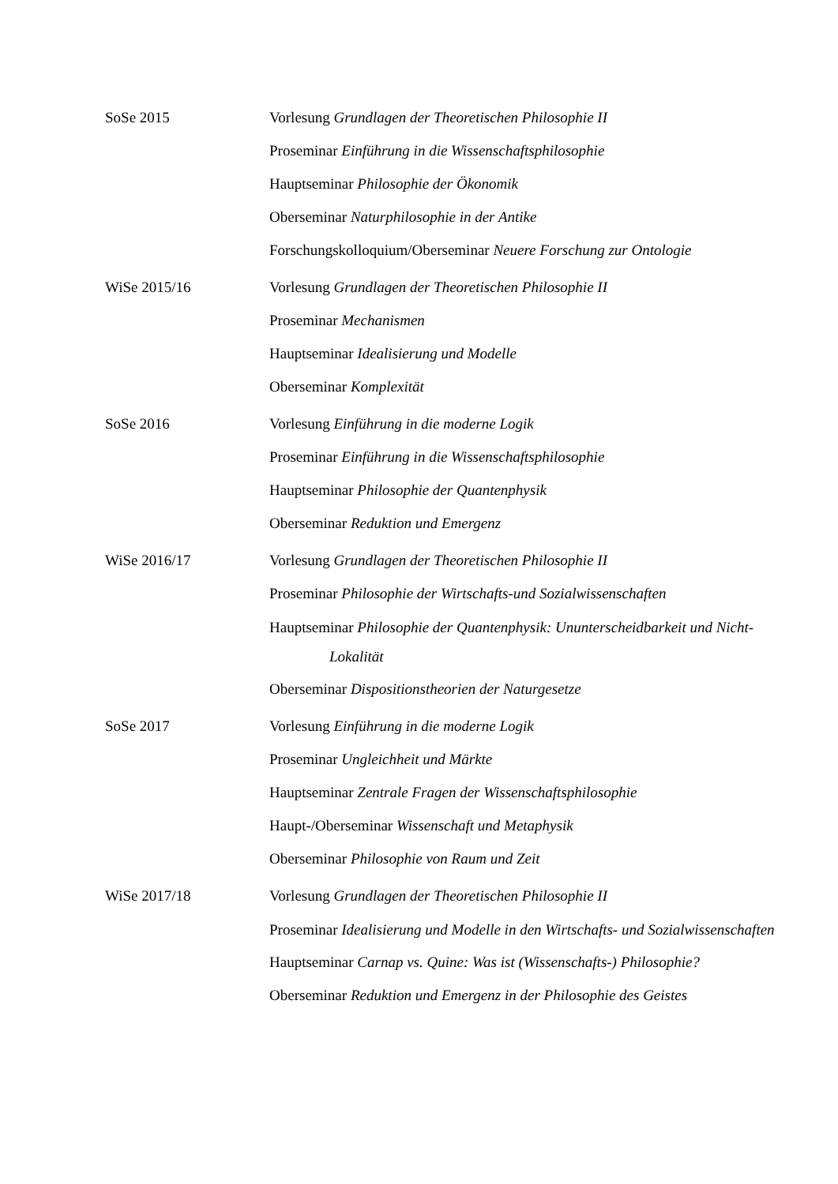SoSe 2015 Vorlesung Grundlagen der Theoretischen Philosophie II
Proseminar Einführung in die Wissenschaftsphilosophie
Hauptseminar Philosophie der Ökonomik
Oberseminar Naturphilosophie in der Antike
Forschungskolloquium/Oberseminar Neuere Forschung zur Ontologie
WiSe 2015/16 Vorlesung Grundlagen der Theoretischen Philosophie II
Proseminar Mechanismen
Hauptseminar Idealisierung und Modelle
Oberseminar Komplexität
SoSe 2016 Vorlesung Einführung in die moderne Logik
Proseminar Einführung in die Wissenschaftsphilosophie
Hauptseminar Philosophie der Quantenphysik
Oberseminar Reduktion und Emergenz
WiSe 2016/17 Vorlesung Grundlagen der Theoretischen Philosophie II
Proseminar Philosophie der Wirtschafts-und Sozialwissenschaften
Hauptseminar Philosophie der Quantenphysik: Ununterscheidbarkeit und Nicht-Lokalität
Oberseminar Dispositionstheorien der Naturgesetze
SoSe 2017 Vorlesung Einführung in die moderne Logik
Proseminar Ungleichheit und Märkte
Hauptseminar Zentrale Fragen der Wissenschaftsphilosophie
Haupt-/Oberseminar Wissenschaft und Metaphysik
Oberseminar Philosophie von Raum und Zeit
WiSe 2017/18 Vorlesung Grundlagen der Theoretischen Philosophie II
Proseminar Idealisierung und Modelle in den Wirtschafts- und Sozialwissenschaften
Hauptseminar Carnap vs. Quine: Was ist (Wissenschafts-) Philosophie?
Oberseminar Reduktion und Emergenz in der Philosophie des Geistes